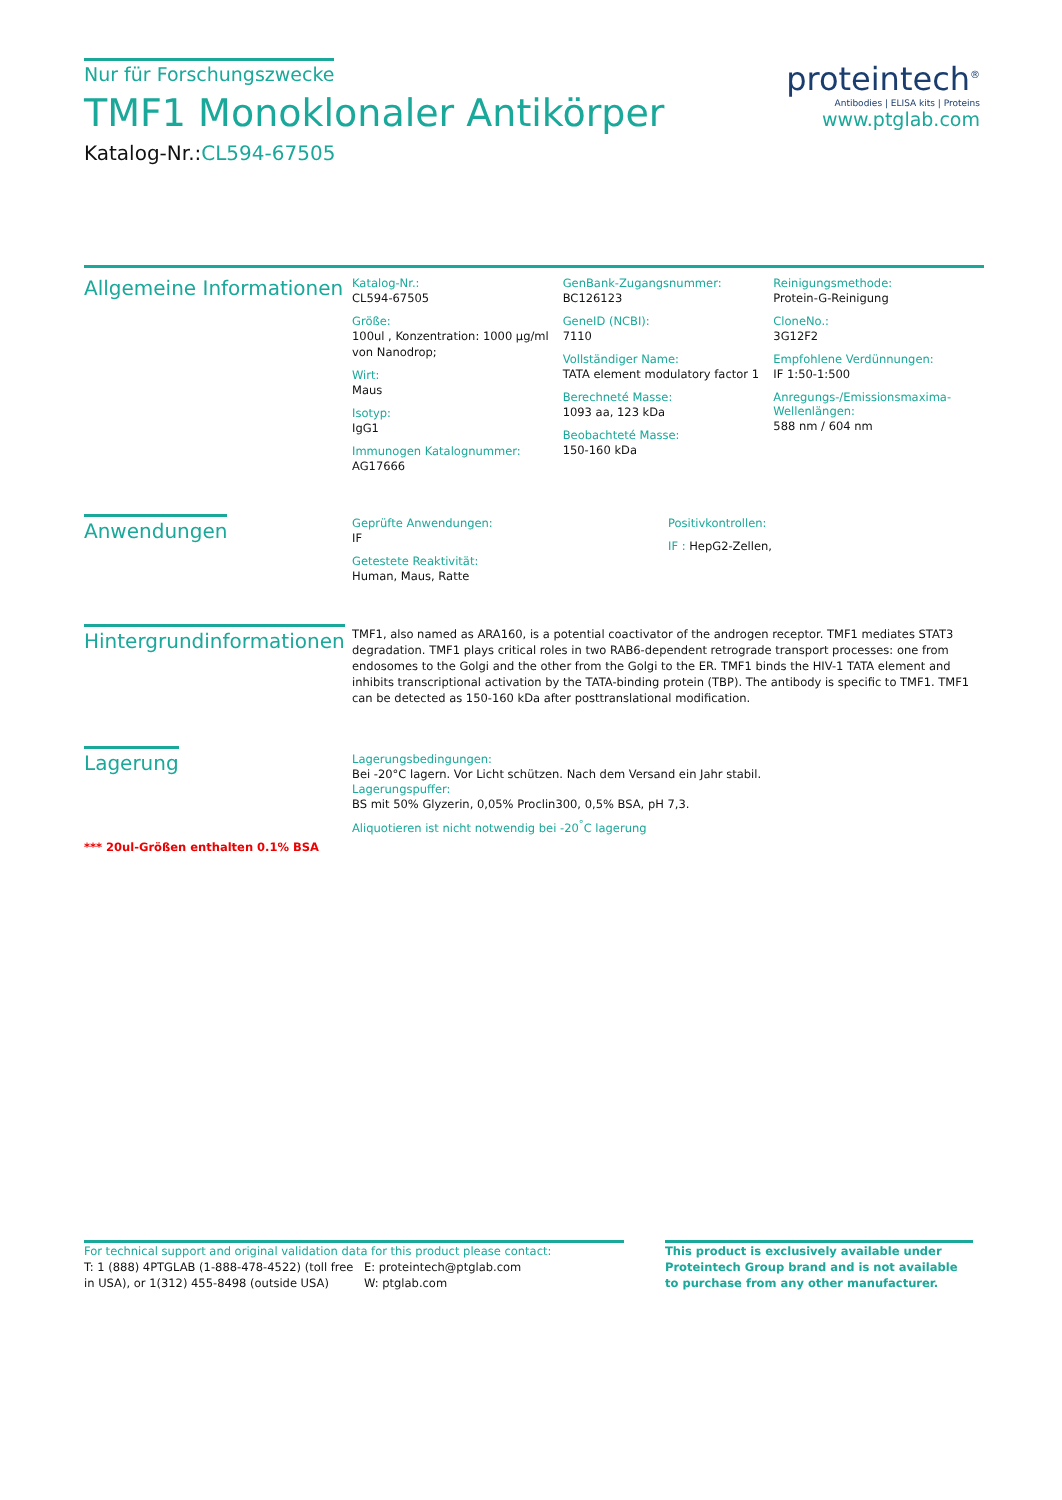Nur für Forschungszwecke
TMF1 Monoklonaler Antikörper
Katalog-Nr.:CL594-67505
proteintech<sup>®</sup>
Antibodies | ELISA kits | Proteins
www.ptglab.com
Allgemeine Informationen
Katalog-Nr.:
CL594-67505
Größe:
100ul , Konzentration: 1000 µg/ml von Nanodrop;
Wirt:
Maus
Isotyp:
IgG1
Immunogen Katalognummer:
AG17666
GenBank-Zugangsnummer:
BC126123
GeneID (NCBI):
7110
Vollständiger Name:
TATA element modulatory factor 1
Berechneté Masse:
1093 aa, 123 kDa
Beobachteté Masse:
150-160 kDa
Reinigungsmethode:
Protein-G-Reinigung
CloneNo.:
3G12F2
Empfohlene Verdünnungen:
IF 1:50-1:500
Anregungs-/Emissionsmaxima-Wellenlängen:
588 nm / 604 nm
Anwendungen
Geprüfte Anwendungen:
IF
Getestete Reaktivität:
Human, Maus, Ratte
Positivkontrollen:
IF : HepG2-Zellen,
Hintergrundinformationen
TMF1, also named as ARA160, is a potential coactivator of the androgen receptor. TMF1 mediates STAT3 degradation. TMF1 plays critical roles in two RAB6-dependent retrograde transport processes: one from endosomes to the Golgi and the other from the Golgi to the ER. TMF1 binds the HIV-1 TATA element and inhibits transcriptional activation by the TATA-binding protein (TBP). The antibody is specific to TMF1. TMF1 can be detected as 150-160 kDa after posttranslational modification.
Lagerung
*** 20ul-Größen enthalten 0.1% BSA
Lagerungsbedingungen:
Bei -20°C lagern. Vor Licht schützen. Nach dem Versand ein Jahr stabil.
Lagerungspuffer:
BS mit 50% Glyzerin, 0,05% Proclin300, 0,5% BSA, pH 7,3.
Aliquotieren ist nicht notwendig bei -20<sup>°</sup>C lagerung
For technical support and original validation data for this product please contact:
T: 1 (888) 4PTGLAB (1-888-478-4522) (toll free in USA), or 1(312) 455-8498 (outside USA)
E: proteintech@ptglab.com
W: ptglab.com
This product is exclusively available under Proteintech Group brand and is not available to purchase from any other manufacturer.